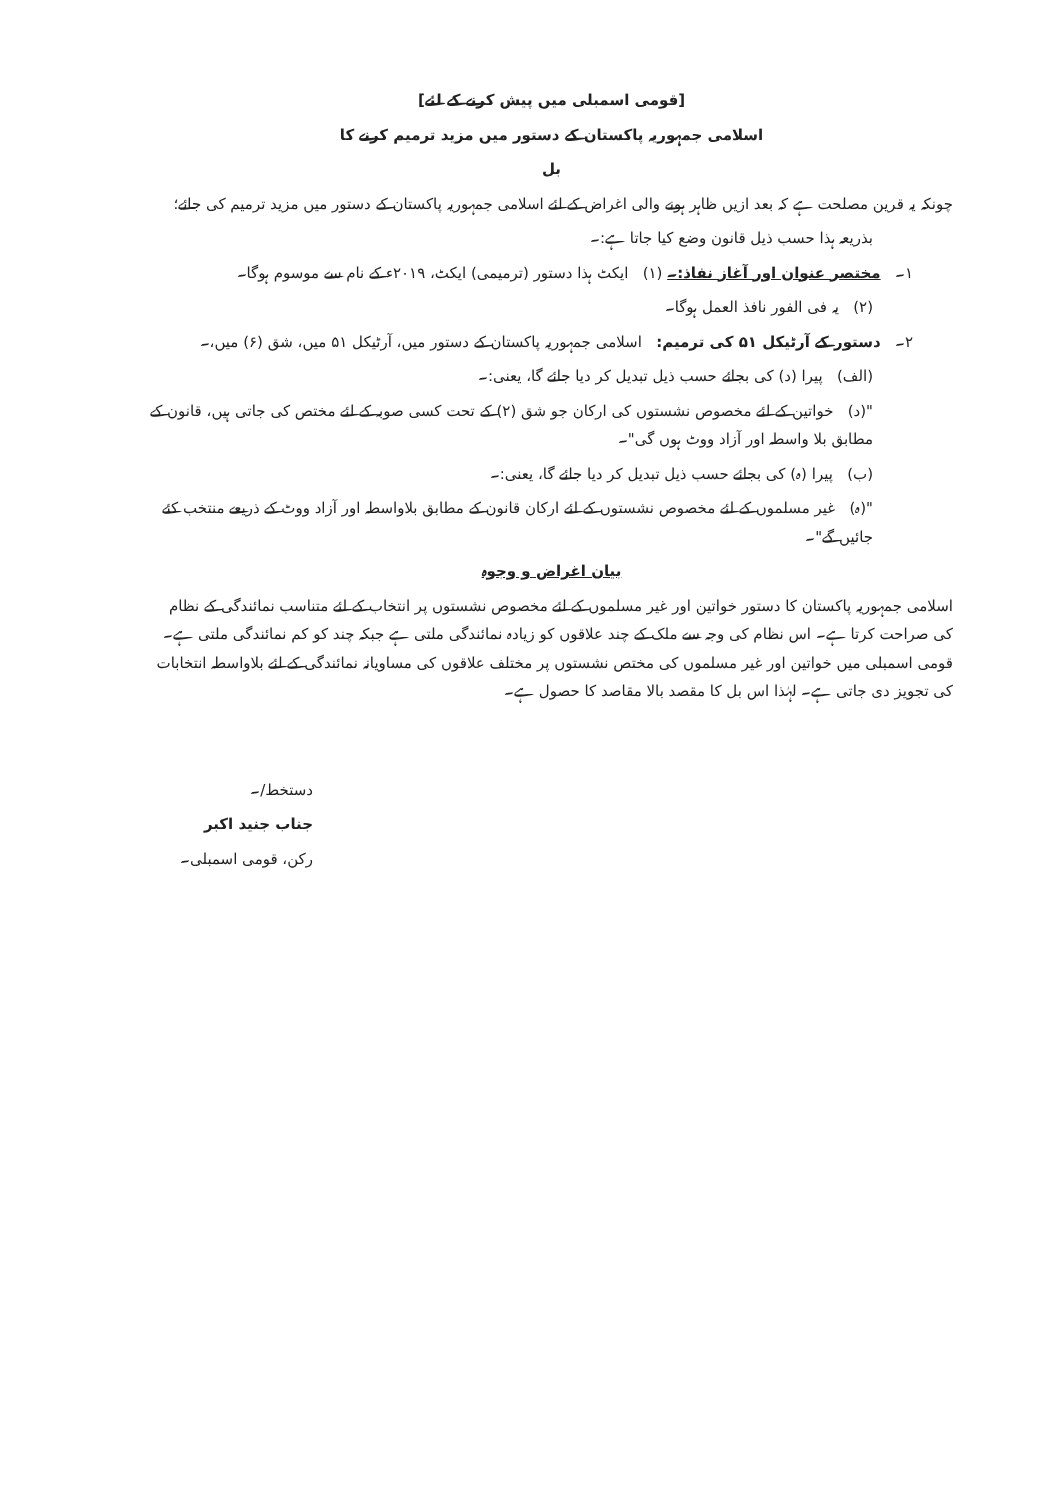[قومی اسمبلی میں پیش کرنے کے لئے]
اسلامی جمہوریہ پاکستان کے دستور میں مزید ترمیم کرنے کا
بل
چونکہ یہ قرین مصلحت ہے کہ بعد ازیں ظاہر ہونے والی اغراض کے لئے اسلامی جمہوریہ پاکستان کے دستور میں مزید ترمیم کی جائے؛
بذریعہ ہذا حسب ذیل قانون وضع کیا جاتا ہے:۔
۱۔ مختصر عنوان اور آغاز نفاذ:۔ (۱) ایکٹ ہذا دستور (ترمیمی) ایکٹ، ۲۰۱۹ء کے نام سے موسوم ہوگا۔
(۲) یہ فی الفور نافذ العمل ہوگا۔
۲۔ دستور کے آرٹیکل ۵۱ کی ترمیم: اسلامی جمہوریہ پاکستان کے دستور میں، آرٹیکل ۵۱ میں، شق (۶) میں،۔
(الف) پیرا (د) کی بجائے حسب ذیل تبدیل کر دیا جائے گا، یعنی:۔
"(د) خواتین کے لئے مخصوص نشستوں کی ارکان جو شق (۲) کے تحت کسی صوبہ کے لئے مختص کی جاتی ہیں، قانون کے مطابق بلا واسطہ اور آزاد ووٹ ہوں گی"۔
(ب) پیرا (ہ) کی بجائے حسب ذیل تبدیل کر دیا جائے گا، یعنی:۔
"(ہ) غیر مسلموں کے لئے مخصوص نشستوں کے لئے ارکان قانون کے مطابق بلاواسطہ اور آزاد ووٹ کے ذریعے منتخب کئے جائیں گے"۔
بیان اغراض و وجوہ
اسلامی جمہوریہ پاکستان کا دستور خواتین اور غیر مسلموں کے لئے مخصوص نشستوں پر انتخاب کے لئے متناسب نمائندگی کے نظام کی صراحت کرتا ہے۔ اس نظام کی وجہ سے ملک کے چند علاقوں کو زیادہ نمائندگی ملتی ہے جبکہ چند کو کم نمائندگی ملتی ہے۔ قومی اسمبلی میں خواتین اور غیر مسلموں کی مختص نشستوں پر مختلف علاقوں کی مساویانہ نمائندگی کے لئے بلاواسطہ انتخابات کی تجویز دی جاتی ہے۔ لہٰذا اس بل کا مقصد بالا مقاصد کا حصول ہے۔
دستخط/۔
جناب جنید اکبر
رکن، قومی اسمبلی۔